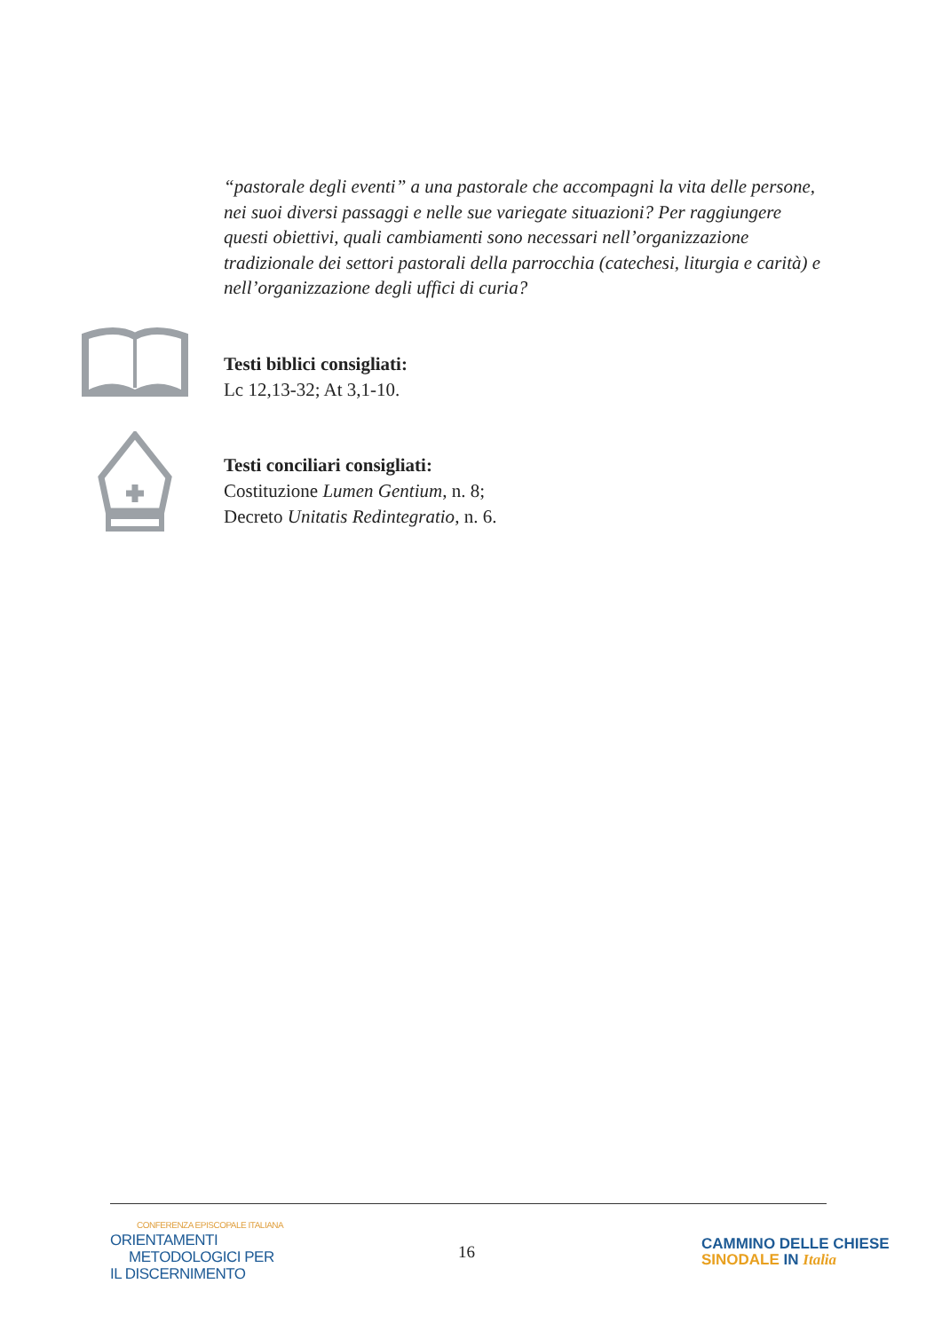“pastorale degli eventi” a una pastorale che accompagni la vita delle persone, nei suoi diversi passaggi e nelle sue variegate situazioni? Per raggiungere questi obiettivi, quali cambiamenti sono necessari nell’organizzazione tradizionale dei settori pastorali della parrocchia (catechesi, liturgia e carità) e nell’organizzazione degli uffici di curia?
Testi biblici consigliati:
Lc 12,13-32; At 3,1-10.
Testi conciliari consigliati:
Costituzione Lumen Gentium, n. 8;
Decreto Unitatis Redintegratio, n. 6.
CONFERENZA EPISCOPALE ITALIANA
ORIENTAMENTI
METODOLOGICI PER
IL DISCERNIMENTO
16
CAMMINO DELLE CHIESE
SINODALE IN Italia